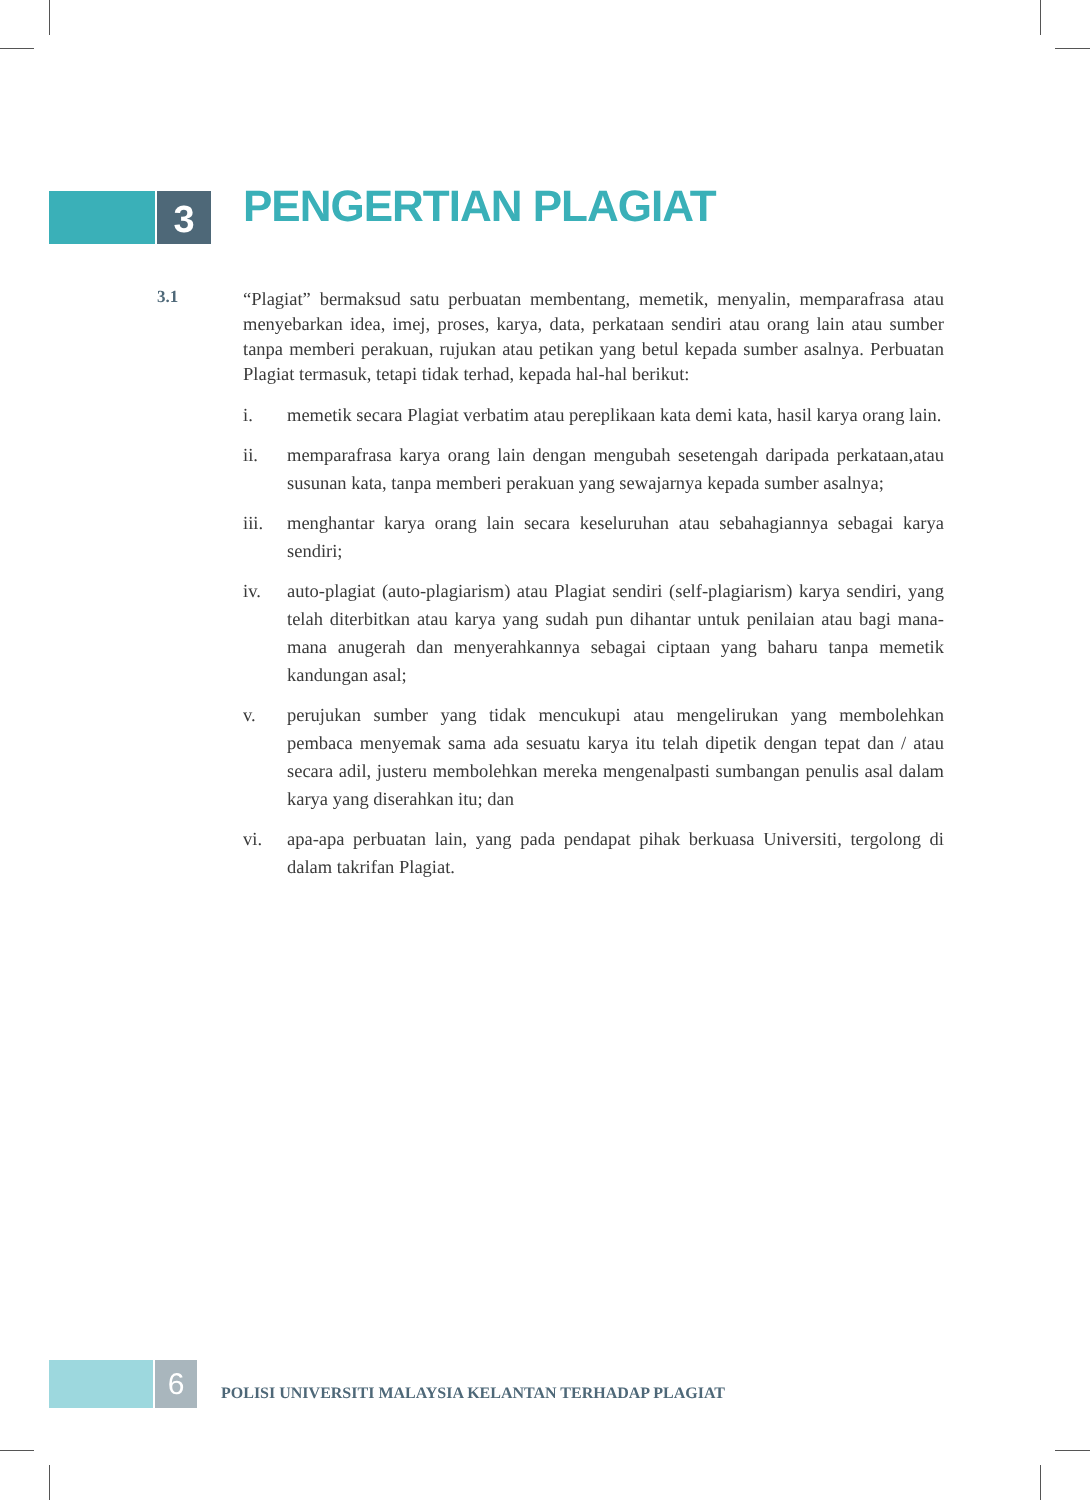3 PENGERTIAN PLAGIAT
3.1
“Plagiat” bermaksud satu perbuatan membentang, memetik, menyalin, memparafrasa atau menyebarkan idea, imej, proses, karya, data, perkataan sendiri atau orang lain atau sumber tanpa memberi perakuan, rujukan atau petikan yang betul kepada sumber asalnya. Perbuatan Plagiat termasuk, tetapi tidak terhad, kepada hal-hal berikut:
i. memetik secara Plagiat verbatim atau pereplikaan kata demi kata, hasil karya orang lain.
ii. memparafrasa karya orang lain dengan mengubah sesetengah daripada perkataan,atau susunan kata, tanpa memberi perakuan yang sewajarnya kepada sumber asalnya;
iii. menghantar karya orang lain secara keseluruhan atau sebahagiannya sebagai karya sendiri;
iv. auto-plagiat (auto-plagiarism) atau Plagiat sendiri (self-plagiarism) karya sendiri, yang telah diterbitkan atau karya yang sudah pun dihantar untuk penilaian atau bagi mana-mana anugerah dan menyerahkannya sebagai ciptaan yang baharu tanpa memetik kandungan asal;
v. perujukan sumber yang tidak mencukupi atau mengelirukan yang membolehkan pembaca menyemak sama ada sesuatu karya itu telah dipetik dengan tepat dan / atau secara adil, justeru membolehkan mereka mengenalpasti sumbangan penulis asal dalam karya yang diserahkan itu; dan
vi. apa-apa perbuatan lain, yang pada pendapat pihak berkuasa Universiti, tergolong di dalam takrifan Plagiat.
6
POLISI UNIVERSITI MALAYSIA KELANTAN TERHADAP PLAGIAT